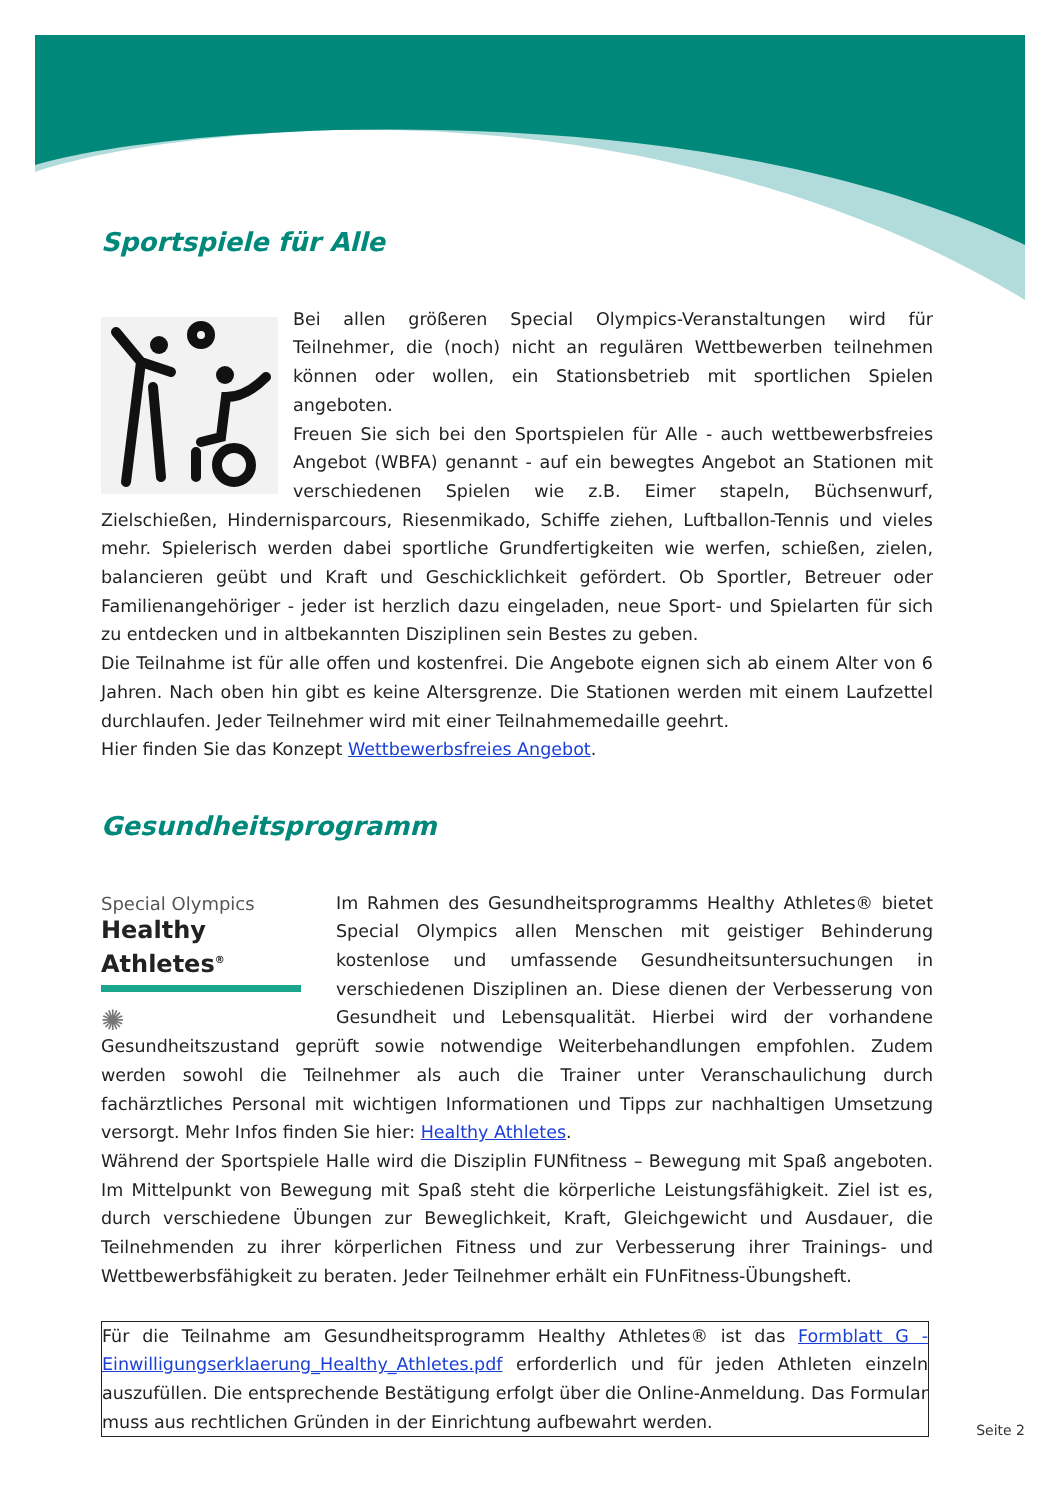Sportspiele für Alle
Bei allen größeren Special Olympics-Veranstaltungen wird für Teilnehmer, die (noch) nicht an regulären Wettbewerben teilnehmen können oder wollen, ein Stationsbetrieb mit sportlichen Spielen angeboten.
Freuen Sie sich bei den Sportspielen für Alle - auch wettbewerbsfreies Angebot (WBFA) genannt - auf ein bewegtes Angebot an Stationen mit verschiedenen Spielen wie z.B. Eimer stapeln, Büchsenwurf, Zielschießen, Hindernisparcours, Riesenmikado, Schiffe ziehen, Luftballon-Tennis und vieles mehr. Spielerisch werden dabei sportliche Grundfertigkeiten wie werfen, schießen, zielen, balancieren geübt und Kraft und Geschicklichkeit gefördert. Ob Sportler, Betreuer oder Familienangehöriger - jeder ist herzlich dazu eingeladen, neue Sport- und Spielarten für sich zu entdecken und in altbekannten Disziplinen sein Bestes zu geben.
Die Teilnahme ist für alle offen und kostenfrei. Die Angebote eignen sich ab einem Alter von 6 Jahren. Nach oben hin gibt es keine Altersgrenze. Die Stationen werden mit einem Laufzettel durchlaufen. Jeder Teilnehmer wird mit einer Teilnahmemedaille geehrt.
Hier finden Sie das Konzept Wettbewerbsfreies Angebot.
Gesundheitsprogramm
Special Olympics
Healthy Athletes<sup>®</sup>
✺
Im Rahmen des Gesundheitsprogramms Healthy Athletes® bietet Special Olympics allen Menschen mit geistiger Behinderung kostenlose und umfassende Gesundheitsuntersuchungen in verschiedenen Disziplinen an. Diese dienen der Verbesserung von Gesundheit und Lebensqualität. Hierbei wird der vorhandene Gesundheitszustand geprüft sowie notwendige Weiterbehandlungen empfohlen. Zudem werden sowohl die Teilnehmer als auch die Trainer unter Veranschaulichung durch fachärztliches Personal mit wichtigen Informationen und Tipps zur nachhaltigen Umsetzung versorgt. Mehr Infos finden Sie hier: Healthy Athletes.
Während der Sportspiele Halle wird die Disziplin FUNfitness – Bewegung mit Spaß angeboten. Im Mittelpunkt von Bewegung mit Spaß steht die körperliche Leistungsfähigkeit. Ziel ist es, durch verschiedene Übungen zur Beweglichkeit, Kraft, Gleichgewicht und Ausdauer, die Teilnehmenden zu ihrer körperlichen Fitness und zur Verbesserung ihrer Trainings- und Wettbewerbsfähigkeit zu beraten. Jeder Teilnehmer erhält ein FUnFitness-Übungsheft.
Für die Teilnahme am Gesundheitsprogramm Healthy Athletes® ist das Formblatt G - Einwilligungserklaerung_Healthy_Athletes.pdf erforderlich und für jeden Athleten einzeln auszufüllen. Die entsprechende Bestätigung erfolgt über die Online-Anmeldung. Das Formular muss aus rechtlichen Gründen in der Einrichtung aufbewahrt werden.
Seite 2